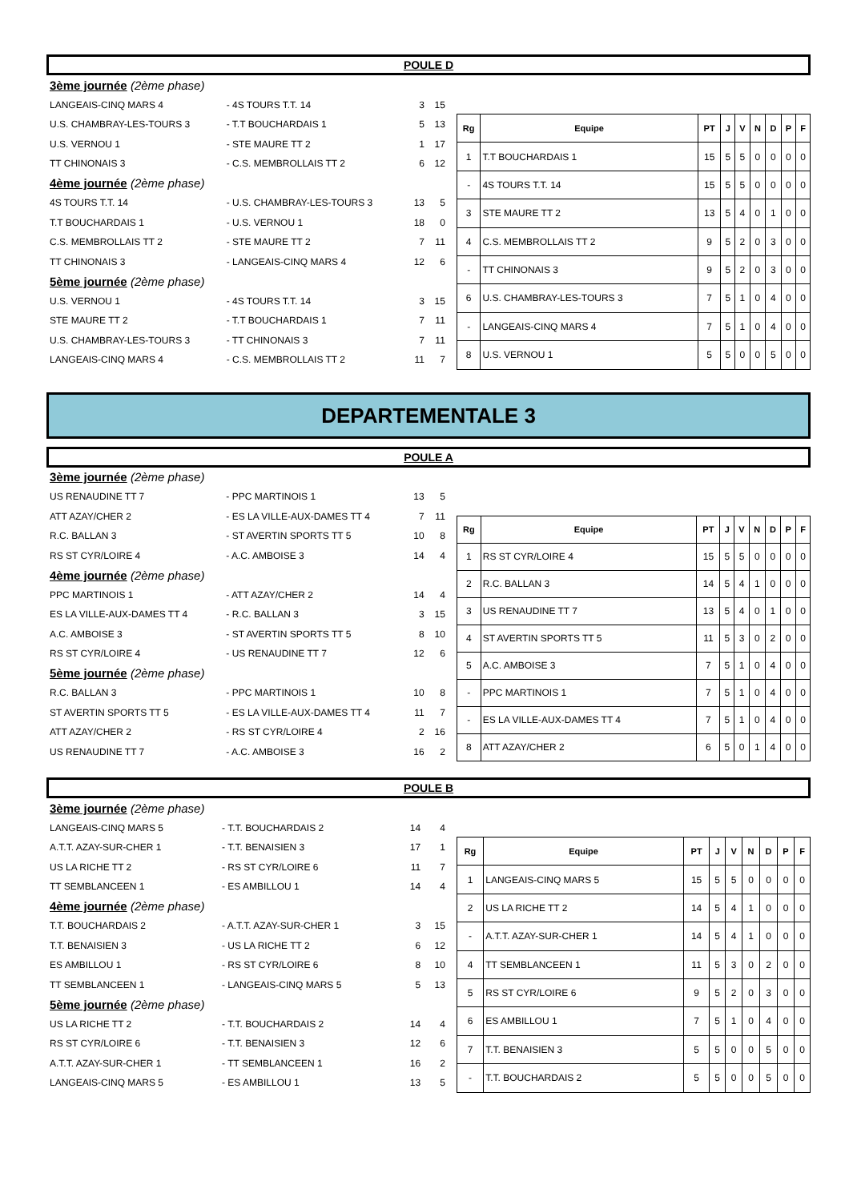POULE D
| 3ème journée (2ème phase) | | | |
| LANGEAIS-CINQ MARS 4 | - 4S TOURS T.T. 14 | 3 | 15 |
| U.S. CHAMBRAY-LES-TOURS 3 | - T.T BOUCHARDAIS 1 | 5 | 13 |
| U.S. VERNOU 1 | - STE MAURE TT 2 | 1 | 17 |
| TT CHINONAIS 3 | - C.S. MEMBROLLAIS TT 2 | 6 | 12 |
| 4ème journée (2ème phase) | | | |
| 4S TOURS T.T. 14 | - U.S. CHAMBRAY-LES-TOURS 3 | 13 | 5 |
| T.T BOUCHARDAIS 1 | - U.S. VERNOU 1 | 18 | 0 |
| C.S. MEMBROLLAIS TT 2 | - STE MAURE TT 2 | 7 | 11 |
| TT CHINONAIS 3 | - LANGEAIS-CINQ MARS 4 | 12 | 6 |
| 5ème journée (2ème phase) | | | |
| U.S. VERNOU 1 | - 4S TOURS T.T. 14 | 3 | 15 |
| STE MAURE TT 2 | - T.T BOUCHARDAIS 1 | 7 | 11 |
| U.S. CHAMBRAY-LES-TOURS 3 | - TT CHINONAIS 3 | 7 | 11 |
| LANGEAIS-CINQ MARS 4 | - C.S. MEMBROLLAIS TT 2 | 11 | 7 |
| Rg | Equipe | PT | J | V | N | D | P | F |
| --- | --- | --- | --- | --- | --- | --- | --- | --- |
| 1 | T.T BOUCHARDAIS 1 | 15 | 5 | 5 | 0 | 0 | 0 | 0 |
| - | 4S TOURS T.T. 14 | 15 | 5 | 5 | 0 | 0 | 0 | 0 |
| 3 | STE MAURE TT 2 | 13 | 5 | 4 | 0 | 1 | 0 | 0 |
| 4 | C.S. MEMBROLLAIS TT 2 | 9 | 5 | 2 | 0 | 3 | 0 | 0 |
| - | TT CHINONAIS 3 | 9 | 5 | 2 | 0 | 3 | 0 | 0 |
| 6 | U.S. CHAMBRAY-LES-TOURS 3 | 7 | 5 | 1 | 0 | 4 | 0 | 0 |
| - | LANGEAIS-CINQ MARS 4 | 7 | 5 | 1 | 0 | 4 | 0 | 0 |
| 8 | U.S. VERNOU 1 | 5 | 5 | 0 | 0 | 5 | 0 | 0 |
DEPARTEMENTALE 3
POULE A
| 3ème journée (2ème phase) | | | |
| US RENAUDINE TT 7 | - PPC MARTINOIS 1 | 13 | 5 |
| ATT AZAY/CHER 2 | - ES LA VILLE-AUX-DAMES TT 4 | 7 | 11 |
| R.C. BALLAN 3 | - ST AVERTIN SPORTS TT 5 | 10 | 8 |
| RS ST CYR/LOIRE 4 | - A.C. AMBOISE 3 | 14 | 4 |
| 4ème journée (2ème phase) | | | |
| PPC MARTINOIS 1 | - ATT AZAY/CHER 2 | 14 | 4 |
| ES LA VILLE-AUX-DAMES TT 4 | - R.C. BALLAN 3 | 3 | 15 |
| A.C. AMBOISE 3 | - ST AVERTIN SPORTS TT 5 | 8 | 10 |
| RS ST CYR/LOIRE 4 | - US RENAUDINE TT 7 | 12 | 6 |
| 5ème journée (2ème phase) | | | |
| R.C. BALLAN 3 | - PPC MARTINOIS 1 | 10 | 8 |
| ST AVERTIN SPORTS TT 5 | - ES LA VILLE-AUX-DAMES TT 4 | 11 | 7 |
| ATT AZAY/CHER 2 | - RS ST CYR/LOIRE 4 | 2 | 16 |
| US RENAUDINE TT 7 | - A.C. AMBOISE 3 | 16 | 2 |
| Rg | Equipe | PT | J | V | N | D | P | F |
| --- | --- | --- | --- | --- | --- | --- | --- | --- |
| 1 | RS ST CYR/LOIRE 4 | 15 | 5 | 5 | 0 | 0 | 0 | 0 |
| 2 | R.C. BALLAN 3 | 14 | 5 | 4 | 1 | 0 | 0 | 0 |
| 3 | US RENAUDINE TT 7 | 13 | 5 | 4 | 0 | 1 | 0 | 0 |
| 4 | ST AVERTIN SPORTS TT 5 | 11 | 5 | 3 | 0 | 2 | 0 | 0 |
| 5 | A.C. AMBOISE 3 | 7 | 5 | 1 | 0 | 4 | 0 | 0 |
| - | PPC MARTINOIS 1 | 7 | 5 | 1 | 0 | 4 | 0 | 0 |
| - | ES LA VILLE-AUX-DAMES TT 4 | 7 | 5 | 1 | 0 | 4 | 0 | 0 |
| 8 | ATT AZAY/CHER 2 | 6 | 5 | 0 | 1 | 4 | 0 | 0 |
POULE B
| 3ème journée (2ème phase) | | | |
| LANGEAIS-CINQ MARS 5 | - T.T. BOUCHARDAIS 2 | 14 | 4 |
| A.T.T. AZAY-SUR-CHER 1 | - T.T. BENAISIEN 3 | 17 | 1 |
| US LA RICHE TT 2 | - RS ST CYR/LOIRE 6 | 11 | 7 |
| TT SEMBLANCEEN 1 | - ES AMBILLOU 1 | 14 | 4 |
| 4ème journée (2ème phase) | | | |
| T.T. BOUCHARDAIS 2 | - A.T.T. AZAY-SUR-CHER 1 | 3 | 15 |
| T.T. BENAISIEN 3 | - US LA RICHE TT 2 | 6 | 12 |
| ES AMBILLOU 1 | - RS ST CYR/LOIRE 6 | 8 | 10 |
| TT SEMBLANCEEN 1 | - LANGEAIS-CINQ MARS 5 | 5 | 13 |
| 5ème journée (2ème phase) | | | |
| US LA RICHE TT 2 | - T.T. BOUCHARDAIS 2 | 14 | 4 |
| RS ST CYR/LOIRE 6 | - T.T. BENAISIEN 3 | 12 | 6 |
| A.T.T. AZAY-SUR-CHER 1 | - TT SEMBLANCEEN 1 | 16 | 2 |
| LANGEAIS-CINQ MARS 5 | - ES AMBILLOU 1 | 13 | 5 |
| Rg | Equipe | PT | J | V | N | D | P | F |
| --- | --- | --- | --- | --- | --- | --- | --- | --- |
| 1 | LANGEAIS-CINQ MARS 5 | 15 | 5 | 5 | 0 | 0 | 0 | 0 |
| 2 | US LA RICHE TT 2 | 14 | 5 | 4 | 1 | 0 | 0 | 0 |
| - | A.T.T. AZAY-SUR-CHER 1 | 14 | 5 | 4 | 1 | 0 | 0 | 0 |
| 4 | TT SEMBLANCEEN 1 | 11 | 5 | 3 | 0 | 2 | 0 | 0 |
| 5 | RS ST CYR/LOIRE 6 | 9 | 5 | 2 | 0 | 3 | 0 | 0 |
| 6 | ES AMBILLOU 1 | 7 | 5 | 1 | 0 | 4 | 0 | 0 |
| 7 | T.T. BENAISIEN 3 | 5 | 5 | 0 | 0 | 5 | 0 | 0 |
| - | T.T. BOUCHARDAIS 2 | 5 | 5 | 0 | 0 | 5 | 0 | 0 |